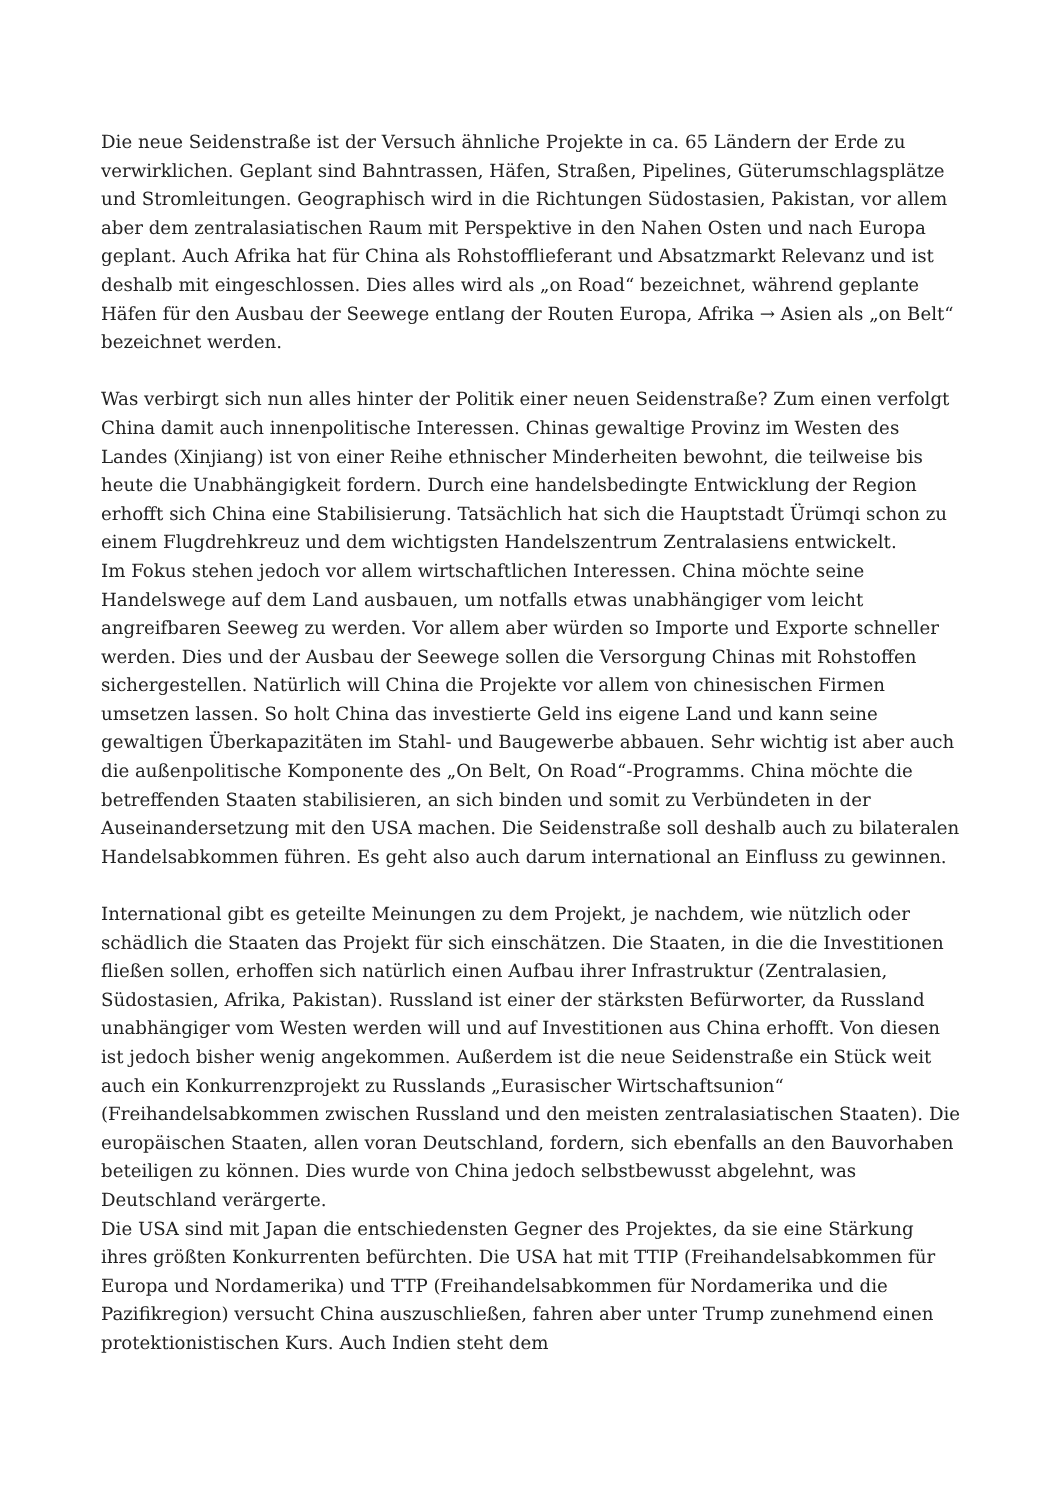Die neue Seidenstraße ist der Versuch ähnliche Projekte in ca. 65 Ländern der Erde zu verwirklichen. Geplant sind Bahntrassen, Häfen, Straßen, Pipelines, Güterumschlagsplätze und Stromleitungen. Geographisch wird in die Richtungen Südostasien, Pakistan, vor allem aber dem zentralasiatischen Raum mit Perspektive in den Nahen Osten und nach Europa geplant. Auch Afrika hat für China als Rohstofflieferant und Absatzmarkt Relevanz und ist deshalb mit eingeschlossen. Dies alles wird als „on Road“ bezeichnet, während geplante Häfen für den Ausbau der Seewege entlang der Routen Europa, Afrika → Asien als „on Belt“ bezeichnet werden.
Was verbirgt sich nun alles hinter der Politik einer neuen Seidenstraße? Zum einen verfolgt China damit auch innenpolitische Interessen. Chinas gewaltige Provinz im Westen des Landes (Xinjiang) ist von einer Reihe ethnischer Minderheiten bewohnt, die teilweise bis heute die Unabhängigkeit fordern. Durch eine handelsbedingte Entwicklung der Region erhofft sich China eine Stabilisierung. Tatsächlich hat sich die Hauptstadt Ürümqi schon zu einem Flugdrehkreuz und dem wichtigsten Handelszentrum Zentralasiens entwickelt.
Im Fokus stehen jedoch vor allem wirtschaftlichen Interessen. China möchte seine Handelswege auf dem Land ausbauen, um notfalls etwas unabhängiger vom leicht angreifbaren Seeweg zu werden. Vor allem aber würden so Importe und Exporte schneller werden. Dies und der Ausbau der Seewege sollen die Versorgung Chinas mit Rohstoffen sichergestellen. Natürlich will China die Projekte vor allem von chinesischen Firmen umsetzen lassen. So holt China das investierte Geld ins eigene Land und kann seine gewaltigen Überkapazitäten im Stahl- und Baugewerbe abbauen. Sehr wichtig ist aber auch die außenpolitische Komponente des „On Belt, On Road“-Programms. China möchte die betreffenden Staaten stabilisieren, an sich binden und somit zu Verbündeten in der Auseinandersetzung mit den USA machen. Die Seidenstraße soll deshalb auch zu bilateralen Handelsabkommen führen. Es geht also auch darum international an Einfluss zu gewinnen.
International gibt es geteilte Meinungen zu dem Projekt, je nachdem, wie nützlich oder schädlich die Staaten das Projekt für sich einschätzen. Die Staaten, in die die Investitionen fließen sollen, erhoffen sich natürlich einen Aufbau ihrer Infrastruktur (Zentralasien, Südostasien, Afrika, Pakistan). Russland ist einer der stärksten Befürworter, da Russland unabhängiger vom Westen werden will und auf Investitionen aus China erhofft. Von diesen ist jedoch bisher wenig angekommen. Außerdem ist die neue Seidenstraße ein Stück weit auch ein Konkurrenzprojekt zu Russlands „Eurasischer Wirtschaftsunion“ (Freihandelsabkommen zwischen Russland und den meisten zentralasiatischen Staaten). Die europäischen Staaten, allen voran Deutschland, fordern, sich ebenfalls an den Bauvorhaben beteiligen zu können. Dies wurde von China jedoch selbstbewusst abgelehnt, was Deutschland verärgerte.
Die USA sind mit Japan die entschiedensten Gegner des Projektes, da sie eine Stärkung ihres größten Konkurrenten befürchten. Die USA hat mit TTIP (Freihandelsabkommen für Europa und Nordamerika) und TTP (Freihandelsabkommen für Nordamerika und die Pazifikregion) versucht China auszuschließen, fahren aber unter Trump zunehmend einen protektionistischen Kurs. Auch Indien steht dem